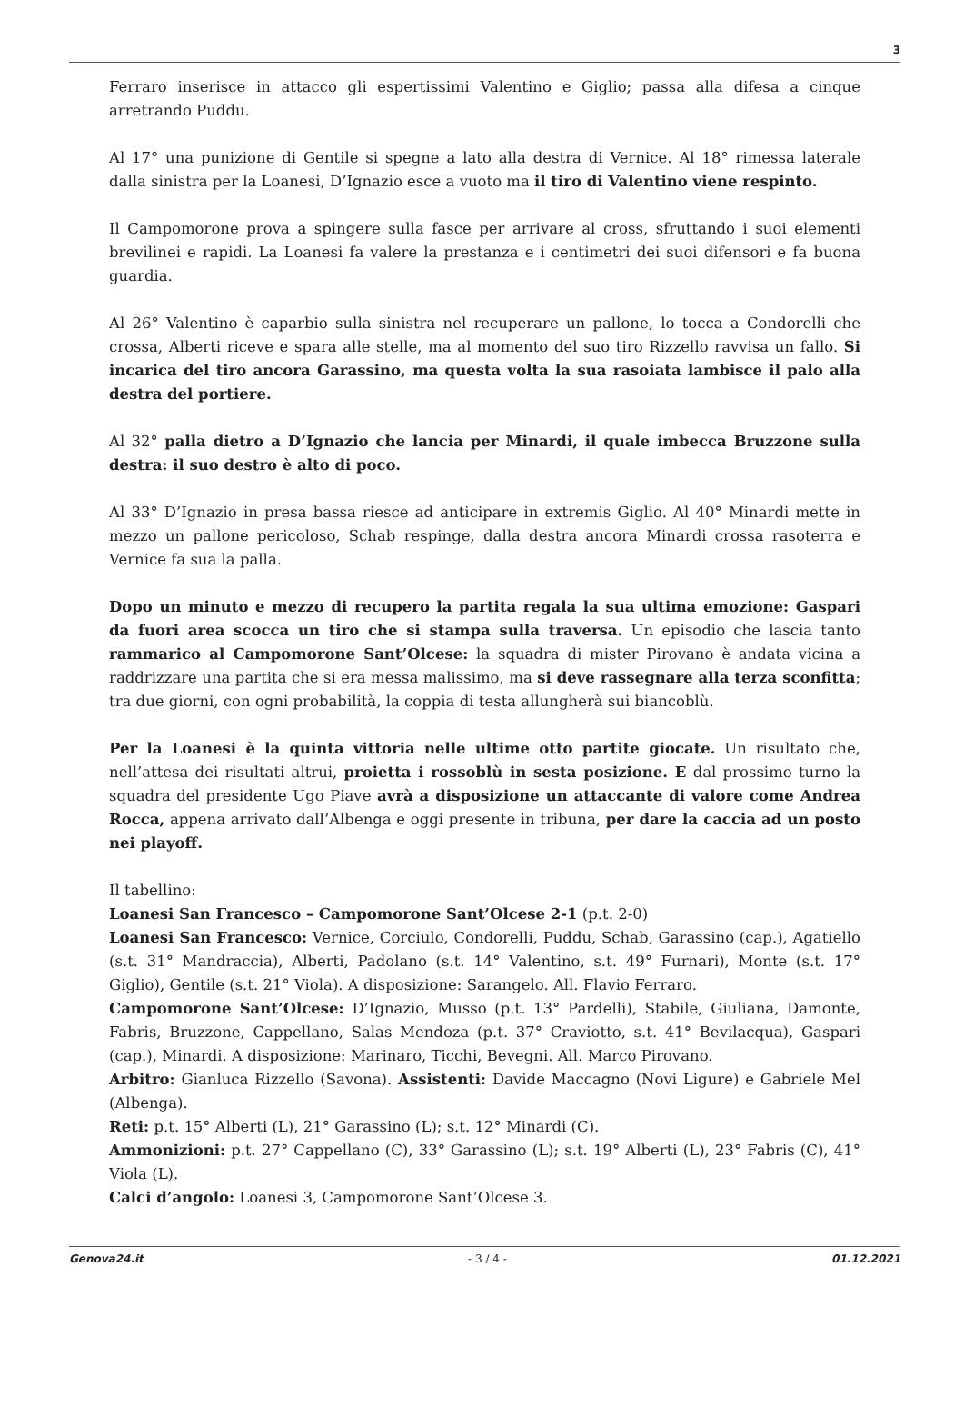3
Ferraro inserisce in attacco gli espertissimi Valentino e Giglio; passa alla difesa a cinque arretrando Puddu.
Al 17° una punizione di Gentile si spegne a lato alla destra di Vernice. Al 18° rimessa laterale dalla sinistra per la Loanesi, D’Ignazio esce a vuoto ma il tiro di Valentino viene respinto.
Il Campomorone prova a spingere sulla fasce per arrivare al cross, sfruttando i suoi elementi brevilinei e rapidi. La Loanesi fa valere la prestanza e i centimetri dei suoi difensori e fa buona guardia.
Al 26° Valentino è caparbio sulla sinistra nel recuperare un pallone, lo tocca a Condorelli che crossa, Alberti riceve e spara alle stelle, ma al momento del suo tiro Rizzello ravvisa un fallo. Si incarica del tiro ancora Garassino, ma questa volta la sua rasoiata lambisce il palo alla destra del portiere.
Al 32° palla dietro a D’Ignazio che lancia per Minardi, il quale imbecca Bruzzone sulla destra: il suo destro è alto di poco.
Al 33° D’Ignazio in presa bassa riesce ad anticipare in extremis Giglio. Al 40° Minardi mette in mezzo un pallone pericoloso, Schab respinge, dalla destra ancora Minardi crossa rasoterra e Vernice fa sua la palla.
Dopo un minuto e mezzo di recupero la partita regala la sua ultima emozione: Gaspari da fuori area scocca un tiro che si stampa sulla traversa. Un episodio che lascia tanto rammarico al Campomorone Sant’Olcese: la squadra di mister Pirovano è andata vicina a raddrizzare una partita che si era messa malissimo, ma si deve rassegnare alla terza sconfitta; tra due giorni, con ogni probabilità, la coppia di testa allungherà sui biancoblù.
Per la Loanesi è la quinta vittoria nelle ultime otto partite giocate. Un risultato che, nell’attesa dei risultati altrui, proietta i rossoblù in sesta posizione. E dal prossimo turno la squadra del presidente Ugo Piave avrà a disposizione un attaccante di valore come Andrea Rocca, appena arrivato dall’Albenga e oggi presente in tribuna, per dare la caccia ad un posto nei playoff.
Il tabellino:
Loanesi San Francesco – Campomorone Sant’Olcese 2-1 (p.t. 2-0)
Loanesi San Francesco: Vernice, Corciulo, Condorelli, Puddu, Schab, Garassino (cap.), Agatiello (s.t. 31° Mandraccia), Alberti, Padolano (s.t. 14° Valentino, s.t. 49° Furnari), Monte (s.t. 17° Giglio), Gentile (s.t. 21° Viola). A disposizione: Sarangelo. All. Flavio Ferraro.
Campomorone Sant’Olcese: D’Ignazio, Musso (p.t. 13° Pardelli), Stabile, Giuliana, Damonte, Fabris, Bruzzone, Cappellano, Salas Mendoza (p.t. 37° Craviotto, s.t. 41° Bevilacqua), Gaspari (cap.), Minardi. A disposizione: Marinaro, Ticchi, Bevegni. All. Marco Pirovano.
Arbitro: Gianluca Rizzello (Savona). Assistenti: Davide Maccagno (Novi Ligure) e Gabriele Mel (Albenga).
Reti: p.t. 15° Alberti (L), 21° Garassino (L); s.t. 12° Minardi (C).
Ammonizioni: p.t. 27° Cappellano (C), 33° Garassino (L); s.t. 19° Alberti (L), 23° Fabris (C), 41° Viola (L).
Calci d’angolo: Loanesi 3, Campomorone Sant’Olcese 3.
Genova24.it - 3 / 4 - 01.12.2021